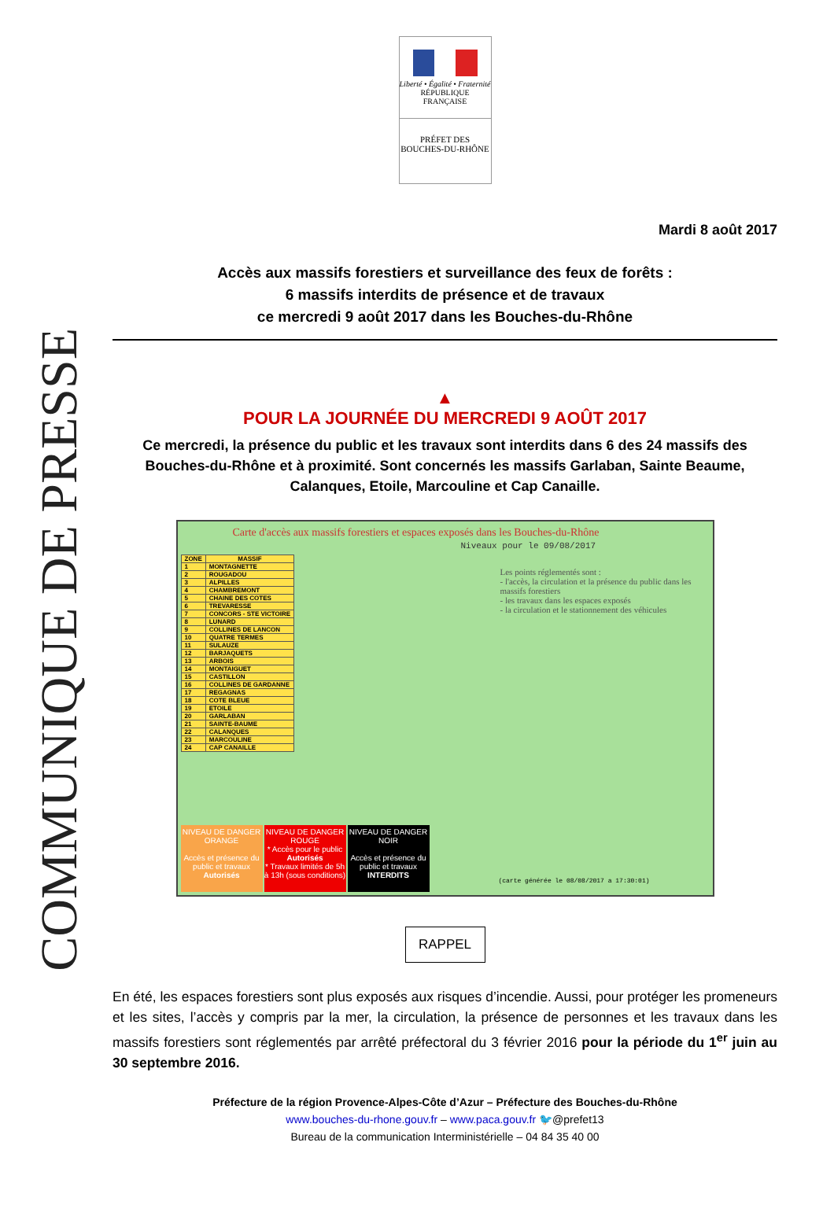COMMUNIQUE DE PRESSE
Liberté • Égalité • Fraternité
RÉPUBLIQUE FRANÇAISE
PRÉFET DES
BOUCHES-DU-RHÔNE
Mardi 8 août 2017
Accès aux massifs forestiers et surveillance des feux de forêts :
6 massifs interdits de présence et de travaux
ce mercredi 9 août 2017 dans les Bouches-du-Rhône
▲
POUR LA JOURNÉE DU MERCREDI 9 AOÛT 2017
Ce mercredi, la présence du public et les travaux sont interdits dans 6 des 24 massifs des Bouches-du-Rhône et à proximité. Sont concernés les massifs Garlaban, Sainte Beaume, Calanques, Etoile, Marcouline et Cap Canaille.
Carte d'accès aux massifs forestiers et espaces exposés dans les Bouches-du-Rhône
Niveaux pour le 09/08/2017
| ZONE | MASSIF |
| --- | --- |
| 1 | MONTAGNETTE |
| 2 | ROUGADOU |
| 3 | ALPILLES |
| 4 | CHAMBREMONT |
| 5 | CHAINE DES COTES |
| 6 | TREVARESSE |
| 7 | CONCORS - STE VICTOIRE |
| 8 | LUNARD |
| 9 | COLLINES DE LANCON |
| 10 | QUATRE TERMES |
| 11 | SULAUZE |
| 12 | BARJAQUETS |
| 13 | ARBOIS |
| 14 | MONTAIGUET |
| 15 | CASTILLON |
| 16 | COLLINES DE GARDANNE |
| 17 | REGAGNAS |
| 18 | COTE BLEUE |
| 19 | ETOILE |
| 20 | GARLABAN |
| 21 | SAINTE-BAUME |
| 22 | CALANQUES |
| 23 | MARCOULINE |
| 24 | CAP CANAILLE |
Les points réglementés sont :
- l'accès, la circulation et la présence du public dans les massifs forestiers
- les travaux dans les espaces exposés
- la circulation et le stationnement des véhicules
NIVEAU DE DANGER ORANGE
Accès et présence du public et travaux
Autorisés
NIVEAU DE DANGER ROUGE
* Accès pour le public Autorisés
* Travaux limités de 5h à 13h (sous conditions)
NIVEAU DE DANGER NOIR
Accès et présence du public et travaux
INTERDITS
(carte générée le 08/08/2017 a 17:30:01)
RAPPEL
En été, les espaces forestiers sont plus exposés aux risques d’incendie. Aussi, pour protéger les promeneurs et les sites, l’accès y compris par la mer, la circulation, la présence de personnes et les travaux dans les massifs forestiers sont réglementés par arrêté préfectoral du 3 février 2016 pour la période du 1<sup>er</sup> juin au 30 septembre 2016.
Préfecture de la région Provence-Alpes-Côte d’Azur – Préfecture des Bouches-du-Rhône
www.bouches-du-rhone.gouv.fr – www.paca.gouv.fr 🐦@prefet13
Bureau de la communication Interministérielle – 04 84 35 40 00